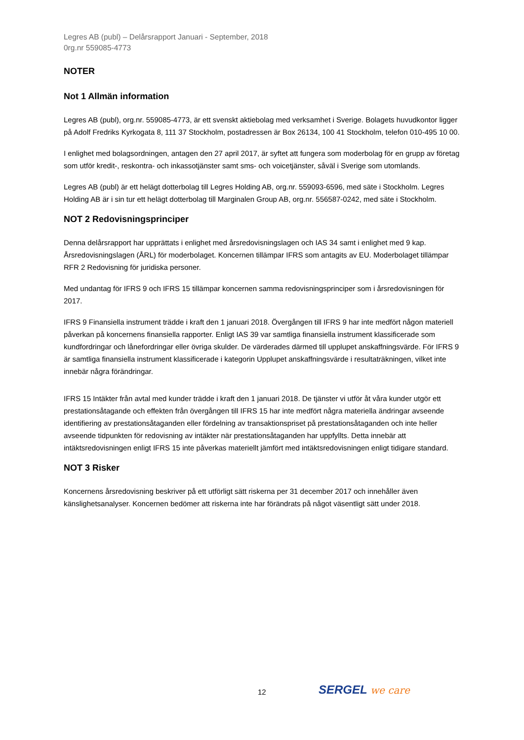Legres AB (publ) – Delårsrapport Januari - September, 2018
0rg.nr 559085-4773
NOTER
Not 1 Allmän information
Legres AB (publ), org.nr. 559085-4773, är ett svenskt aktiebolag med verksamhet i Sverige. Bolagets huvudkontor ligger på Adolf Fredriks Kyrkogata 8, 111 37 Stockholm, postadressen är Box 26134, 100 41 Stockholm, telefon 010-495 10 00.
I enlighet med bolagsordningen, antagen den 27 april 2017, är syftet att fungera som moderbolag för en grupp av företag som utför kredit-, reskontra- och inkassotjänster samt sms- och voicetjänster, såväl i Sverige som utomlands.
Legres AB (publ) är ett helägt dotterbolag till Legres Holding AB, org.nr. 559093-6596, med säte i Stockholm. Legres Holding AB är i sin tur ett helägt dotterbolag till Marginalen Group AB, org.nr. 556587-0242, med säte i Stockholm.
NOT 2 Redovisningsprinciper
Denna delårsrapport har upprättats i enlighet med årsredovisningslagen och IAS 34 samt i enlighet med 9 kap. Årsredovisningslagen (ÅRL) för moderbolaget. Koncernen tillämpar IFRS som antagits av EU. Moderbolaget tillämpar RFR 2 Redovisning för juridiska personer.
Med undantag för IFRS 9 och IFRS 15 tillämpar koncernen samma redovisningsprinciper som i årsredovisningen för 2017.
IFRS 9 Finansiella instrument trädde i kraft den 1 januari 2018. Övergången till IFRS 9 har inte medfört någon materiell påverkan på koncernens finansiella rapporter. Enligt IAS 39 var samtliga finansiella instrument klassificerade som kundfordringar och lånefordringar eller övriga skulder. De värderades därmed till upplupet anskaffningsvärde. För IFRS 9 är samtliga finansiella instrument klassificerade i kategorin Upplupet anskaffningsvärde i resultaträkningen, vilket inte innebär några förändringar.
IFRS 15 Intäkter från avtal med kunder trädde i kraft den 1 januari 2018. De tjänster vi utför åt våra kunder utgör ett prestationsåtagande och effekten från övergången till IFRS 15 har inte medfört några materiella ändringar avseende identifiering av prestationsåtaganden eller fördelning av transaktionspriset på prestationsåtaganden och inte heller avseende tidpunkten för redovisning av intäkter när prestationsåtaganden har uppfyllts. Detta innebär att intäktsredovisningen enligt IFRS 15 inte påverkas materiellt jämfört med intäktsredovisningen enligt tidigare standard.
NOT 3 Risker
Koncernens årsredovisning beskriver på ett utförligt sätt riskerna per 31 december 2017 och innehåller även känslighetsanalyser. Koncernen bedömer att riskerna inte har förändrats på något väsentligt sätt under 2018.
12 SERGEL we care